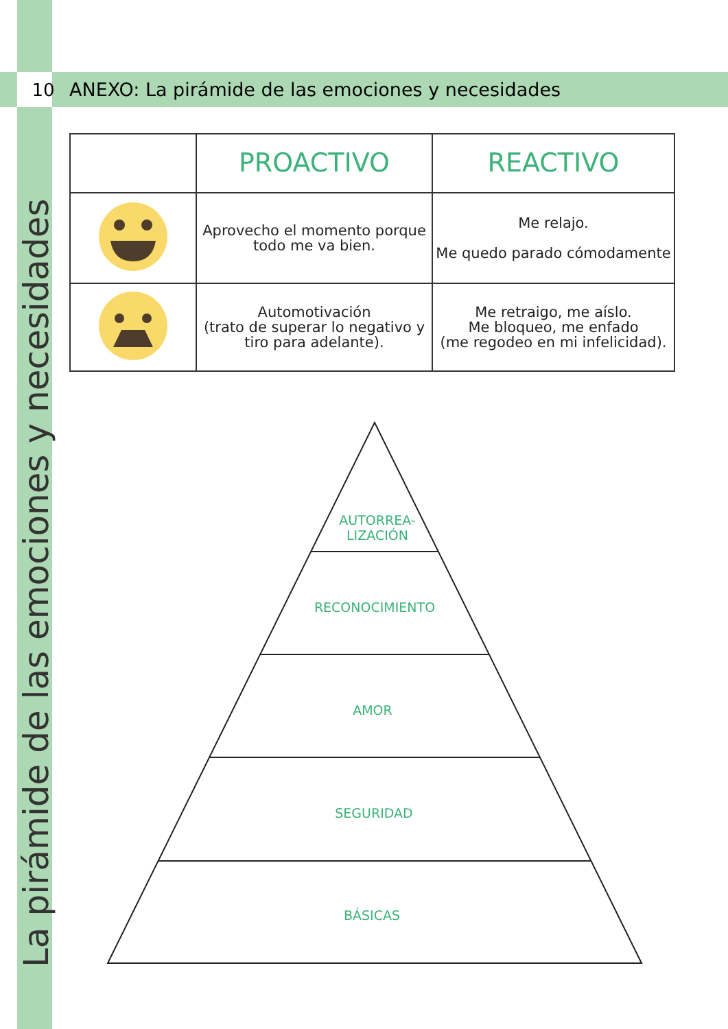10
ANEXO: La pirámide de las emociones y necesidades
La pirámide de las emociones y necesidades
| | PROACTIVO | REACTIVO |
| --- | --- | --- |
| | Aprovecho el momento porque todo me va bien. | Me relajo. Me quedo parado cómodamente |
| | Automotivación (trato de superar lo negativo y tiro para adelante). | Me retraigo, me aíslo. Me bloqueo, me enfado (me regodeo en mi infelicidad). |
AUTORREA-
LIZACIÓN
RECONOCIMIENTO
AMOR
SEGURIDAD
BÁSICAS